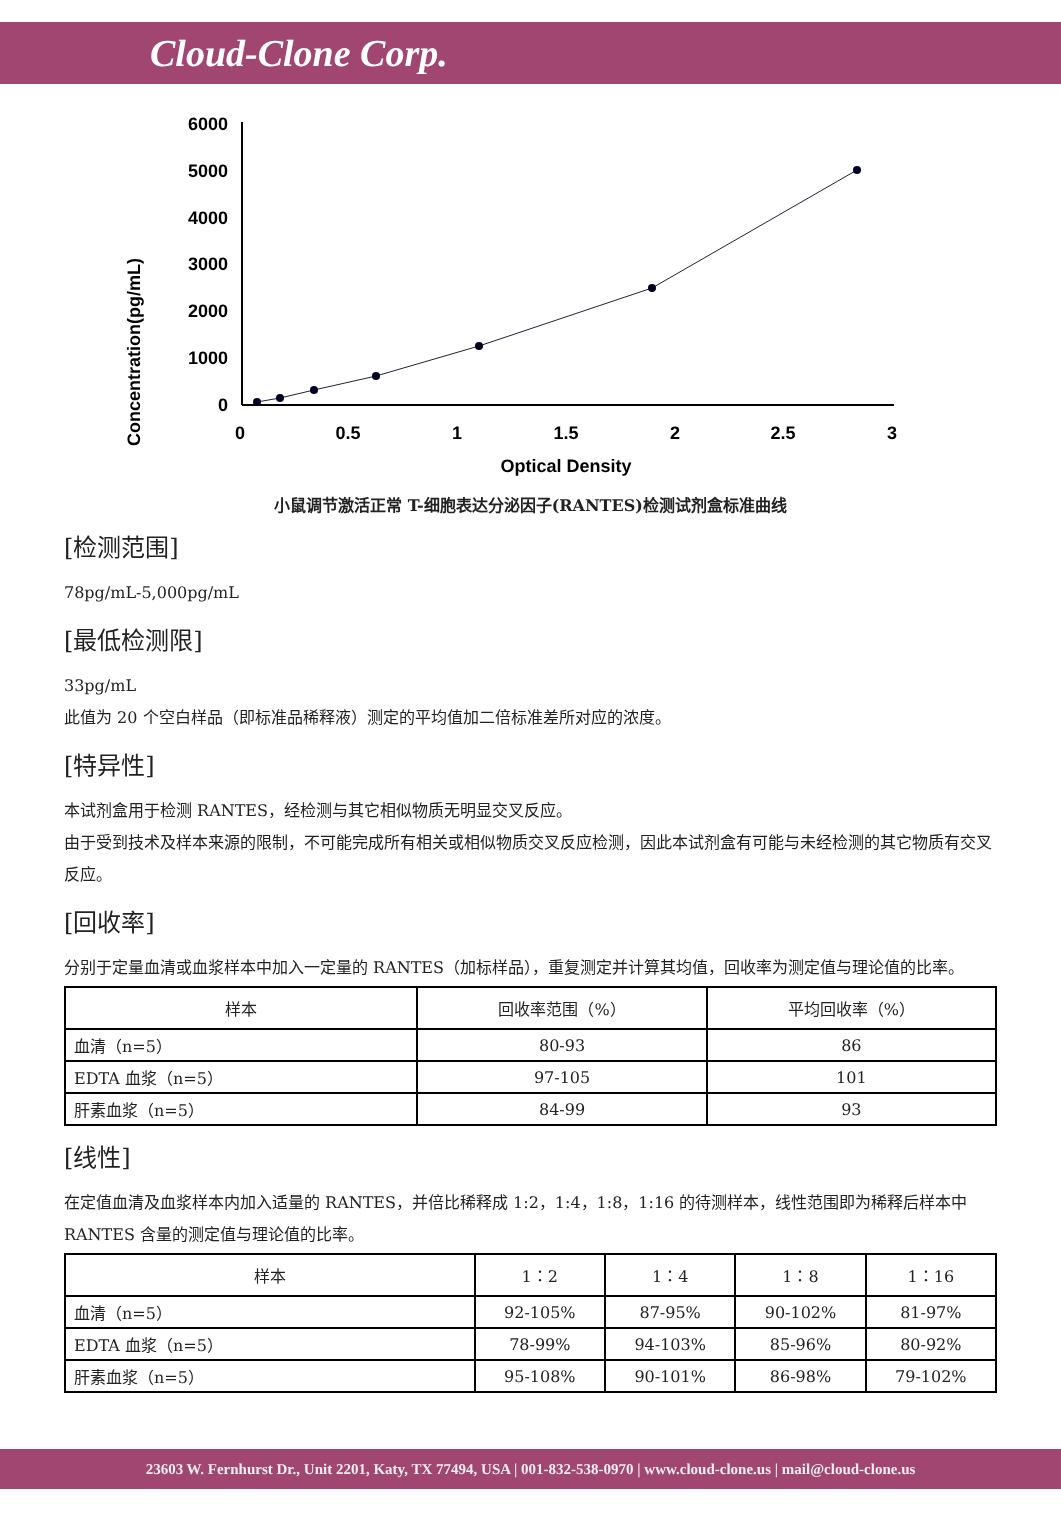Cloud-Clone Corp.
Concentration(pg/mL)
6000
5000
4000
3000
2000
1000
0
0
0.5
1
1.5
2
2.5
3
Optical Density
小鼠调节激活正常 T-细胞表达分泌因子(RANTES)检测试剂盒标准曲线
[检测范围]
78pg/mL-5,000pg/mL
[最低检测限]
33pg/mL
此值为 20 个空白样品（即标准品稀释液）测定的平均值加二倍标准差所对应的浓度。
[特异性]
本试剂盒用于检测 RANTES，经检测与其它相似物质无明显交叉反应。
由于受到技术及样本来源的限制，不可能完成所有相关或相似物质交叉反应检测，因此本试剂盒有可能与未经检测的其它物质有交叉反应。
[回收率]
分别于定量血清或血浆样本中加入一定量的 RANTES（加标样品），重复测定并计算其均值，回收率为测定值与理论值的比率。
| 样本 | 回收率范围（%） | 平均回收率（%） |
| --- | --- | --- |
| 血清（n=5） | 80-93 | 86 |
| EDTA 血浆（n=5） | 97-105 | 101 |
| 肝素血浆（n=5） | 84-99 | 93 |
[线性]
在定值血清及血浆样本内加入适量的 RANTES，并倍比稀释成 1:2，1:4，1:8，1:16 的待测样本，线性范围即为稀释后样本中 RANTES 含量的测定值与理论值的比率。
| 样本 | 1：2 | 1：4 | 1：8 | 1：16 |
| --- | --- | --- | --- | --- |
| 血清（n=5） | 92-105% | 87-95% | 90-102% | 81-97% |
| EDTA 血浆（n=5） | 78-99% | 94-103% | 85-96% | 80-92% |
| 肝素血浆（n=5） | 95-108% | 90-101% | 86-98% | 79-102% |
23603 W. Fernhurst Dr., Unit 2201, Katy, TX 77494, USA | 001-832-538-0970 | www.cloud-clone.us | mail@cloud-clone.us